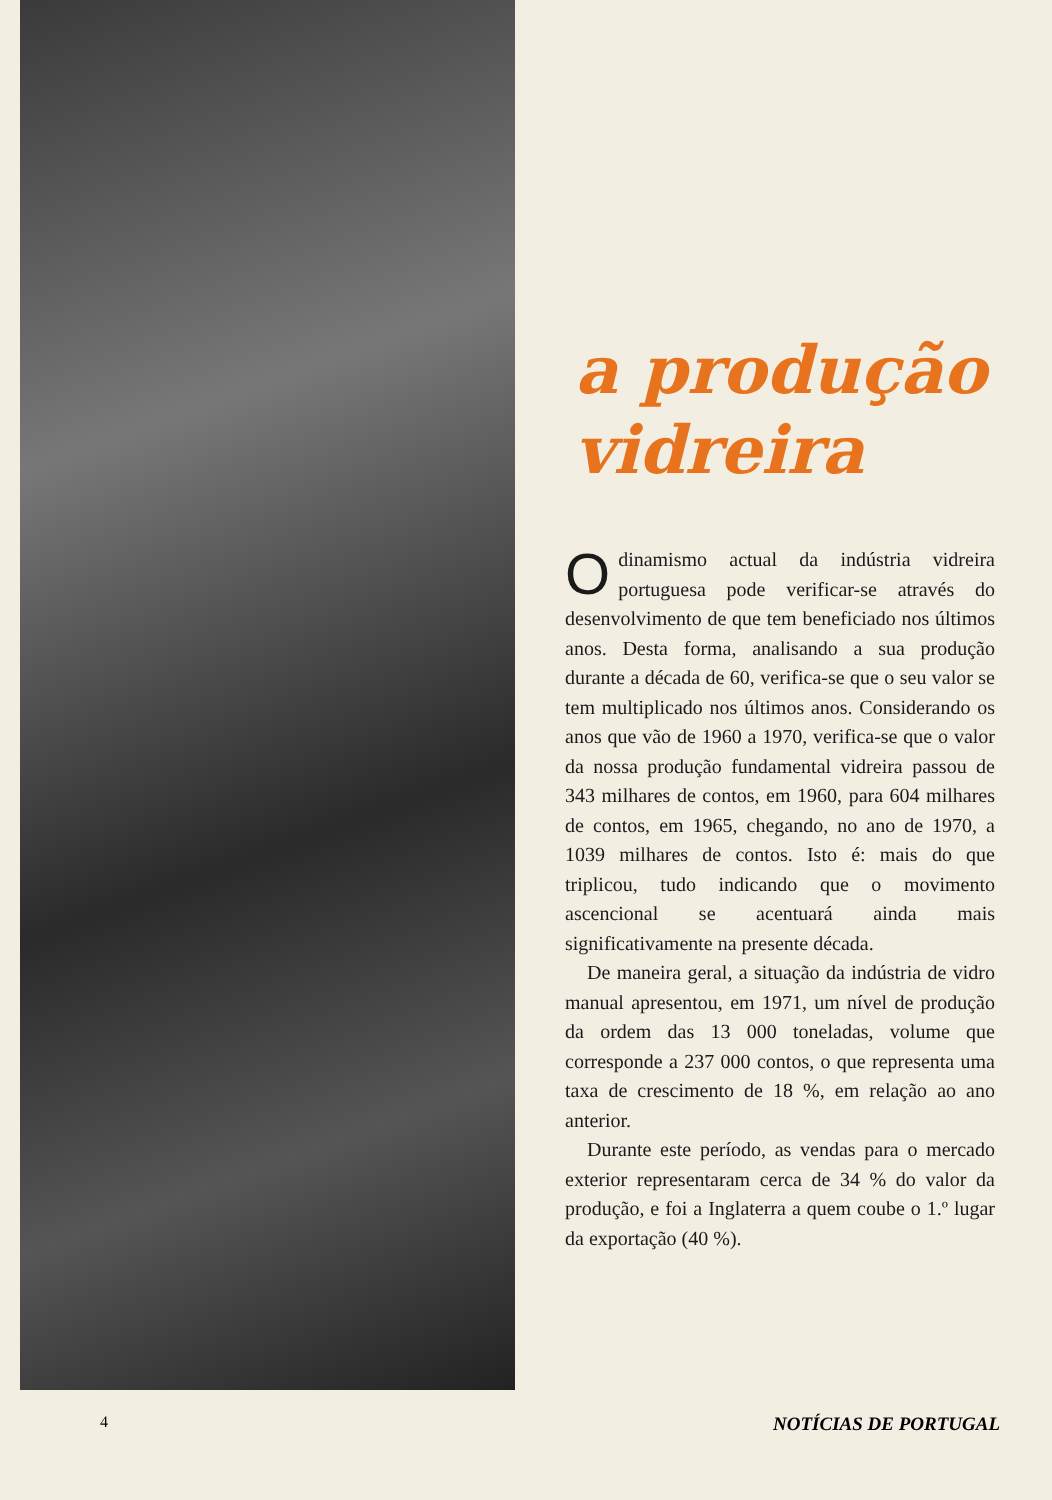a produção
vidreira
Odinamismo actual da indústria vidreira portuguesa pode verificar-se através do desenvolvimento de que tem beneficiado nos últimos anos. Desta forma, analisando a sua produção durante a década de 60, verifica-se que o seu valor se tem multiplicado nos últimos anos. Considerando os anos que vão de 1960 a 1970, verifica-se que o valor da nossa produção fundamental vidreira passou de 343 milhares de contos, em 1960, para 604 milhares de contos, em 1965, chegando, no ano de 1970, a 1039 milhares de contos. Isto é: mais do que triplicou, tudo indicando que o movimento ascencional se acentuará ainda mais significativamente na presente década.
De maneira geral, a situação da indústria de vidro manual apresentou, em 1971, um nível de produção da ordem das 13 000 toneladas, volume que corresponde a 237 000 contos, o que representa uma taxa de crescimento de 18 %, em relação ao ano anterior.
Durante este período, as vendas para o mercado exterior representaram cerca de 34 % do valor da produção, e foi a Inglaterra a quem coube o 1.º lugar da exportação (40 %).
4 NOTÍCIAS DE PORTUGAL